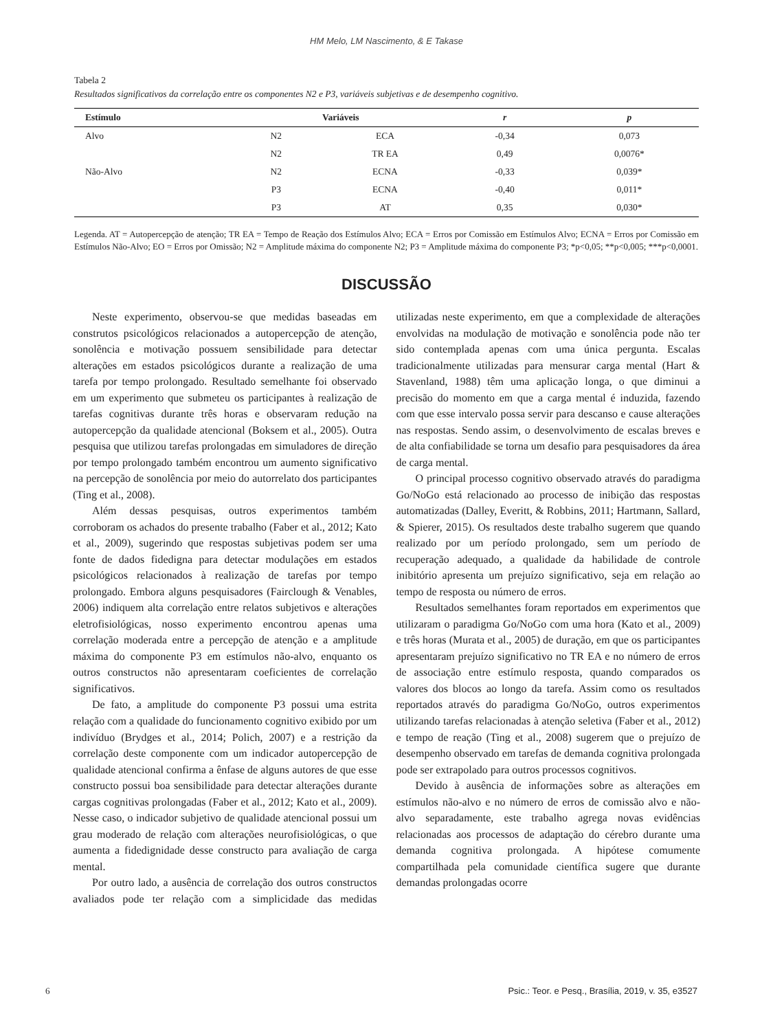HM Melo, LM Nascimento, & E Takase
Tabela 2
Resultados significativos da correlação entre os componentes N2 e P3, variáveis subjetivas e de desempenho cognitivo.
| Estímulo | Variáveis | | r | p |
| --- | --- | --- | --- | --- |
| Alvo | N2 | ECA | -0,34 | 0,073 |
| | N2 | TR EA | 0,49 | 0,0076* |
| Não-Alvo | N2 | ECNA | -0,33 | 0,039* |
| | P3 | ECNA | -0,40 | 0,011* |
| | P3 | AT | 0,35 | 0,030* |
Legenda. AT = Autopercepção de atenção; TR EA = Tempo de Reação dos Estímulos Alvo; ECA = Erros por Comissão em Estímulos Alvo; ECNA = Erros por Comissão em Estímulos Não-Alvo; EO = Erros por Omissão; N2 = Amplitude máxima do componente N2; P3 = Amplitude máxima do componente P3; *p<0,05; **p<0,005; ***p<0,0001.
DISCUSSÃO
Neste experimento, observou-se que medidas baseadas em construtos psicológicos relacionados a autopercepção de atenção, sonolência e motivação possuem sensibilidade para detectar alterações em estados psicológicos durante a realização de uma tarefa por tempo prolongado. Resultado semelhante foi observado em um experimento que submeteu os participantes à realização de tarefas cognitivas durante três horas e observaram redução na autopercepção da qualidade atencional (Boksem et al., 2005). Outra pesquisa que utilizou tarefas prolongadas em simuladores de direção por tempo prolongado também encontrou um aumento significativo na percepção de sonolência por meio do autorrelato dos participantes (Ting et al., 2008).
Além dessas pesquisas, outros experimentos também corroboram os achados do presente trabalho (Faber et al., 2012; Kato et al., 2009), sugerindo que respostas subjetivas podem ser uma fonte de dados fidedigna para detectar modulações em estados psicológicos relacionados à realização de tarefas por tempo prolongado. Embora alguns pesquisadores (Fairclough & Venables, 2006) indiquem alta correlação entre relatos subjetivos e alterações eletrofisiológicas, nosso experimento encontrou apenas uma correlação moderada entre a percepção de atenção e a amplitude máxima do componente P3 em estímulos não-alvo, enquanto os outros constructos não apresentaram coeficientes de correlação significativos.
De fato, a amplitude do componente P3 possui uma estrita relação com a qualidade do funcionamento cognitivo exibido por um indivíduo (Brydges et al., 2014; Polich, 2007) e a restrição da correlação deste componente com um indicador autopercepção de qualidade atencional confirma a ênfase de alguns autores de que esse constructo possui boa sensibilidade para detectar alterações durante cargas cognitivas prolongadas (Faber et al., 2012; Kato et al., 2009). Nesse caso, o indicador subjetivo de qualidade atencional possui um grau moderado de relação com alterações neurofisiológicas, o que aumenta a fidedignidade desse constructo para avaliação de carga mental.
Por outro lado, a ausência de correlação dos outros constructos avaliados pode ter relação com a simplicidade das medidas utilizadas neste experimento, em que a complexidade de alterações envolvidas na modulação de motivação e sonolência pode não ter sido contemplada apenas com uma única pergunta. Escalas tradicionalmente utilizadas para mensurar carga mental (Hart & Stavenland, 1988) têm uma aplicação longa, o que diminui a precisão do momento em que a carga mental é induzida, fazendo com que esse intervalo possa servir para descanso e cause alterações nas respostas. Sendo assim, o desenvolvimento de escalas breves e de alta confiabilidade se torna um desafio para pesquisadores da área de carga mental.
O principal processo cognitivo observado através do paradigma Go/NoGo está relacionado ao processo de inibição das respostas automatizadas (Dalley, Everitt, & Robbins, 2011; Hartmann, Sallard, & Spierer, 2015). Os resultados deste trabalho sugerem que quando realizado por um período prolongado, sem um período de recuperação adequado, a qualidade da habilidade de controle inibitório apresenta um prejuízo significativo, seja em relação ao tempo de resposta ou número de erros.
Resultados semelhantes foram reportados em experimentos que utilizaram o paradigma Go/NoGo com uma hora (Kato et al., 2009) e três horas (Murata et al., 2005) de duração, em que os participantes apresentaram prejuízo significativo no TR EA e no número de erros de associação entre estímulo resposta, quando comparados os valores dos blocos ao longo da tarefa. Assim como os resultados reportados através do paradigma Go/NoGo, outros experimentos utilizando tarefas relacionadas à atenção seletiva (Faber et al., 2012) e tempo de reação (Ting et al., 2008) sugerem que o prejuízo de desempenho observado em tarefas de demanda cognitiva prolongada pode ser extrapolado para outros processos cognitivos.
Devido à ausência de informações sobre as alterações em estímulos não-alvo e no número de erros de comissão alvo e não-alvo separadamente, este trabalho agrega novas evidências relacionadas aos processos de adaptação do cérebro durante uma demanda cognitiva prolongada. A hipótese comumente compartilhada pela comunidade científica sugere que durante demandas prolongadas ocorre
6 Psic.: Teor. e Pesq., Brasília, 2019, v. 35, e3527